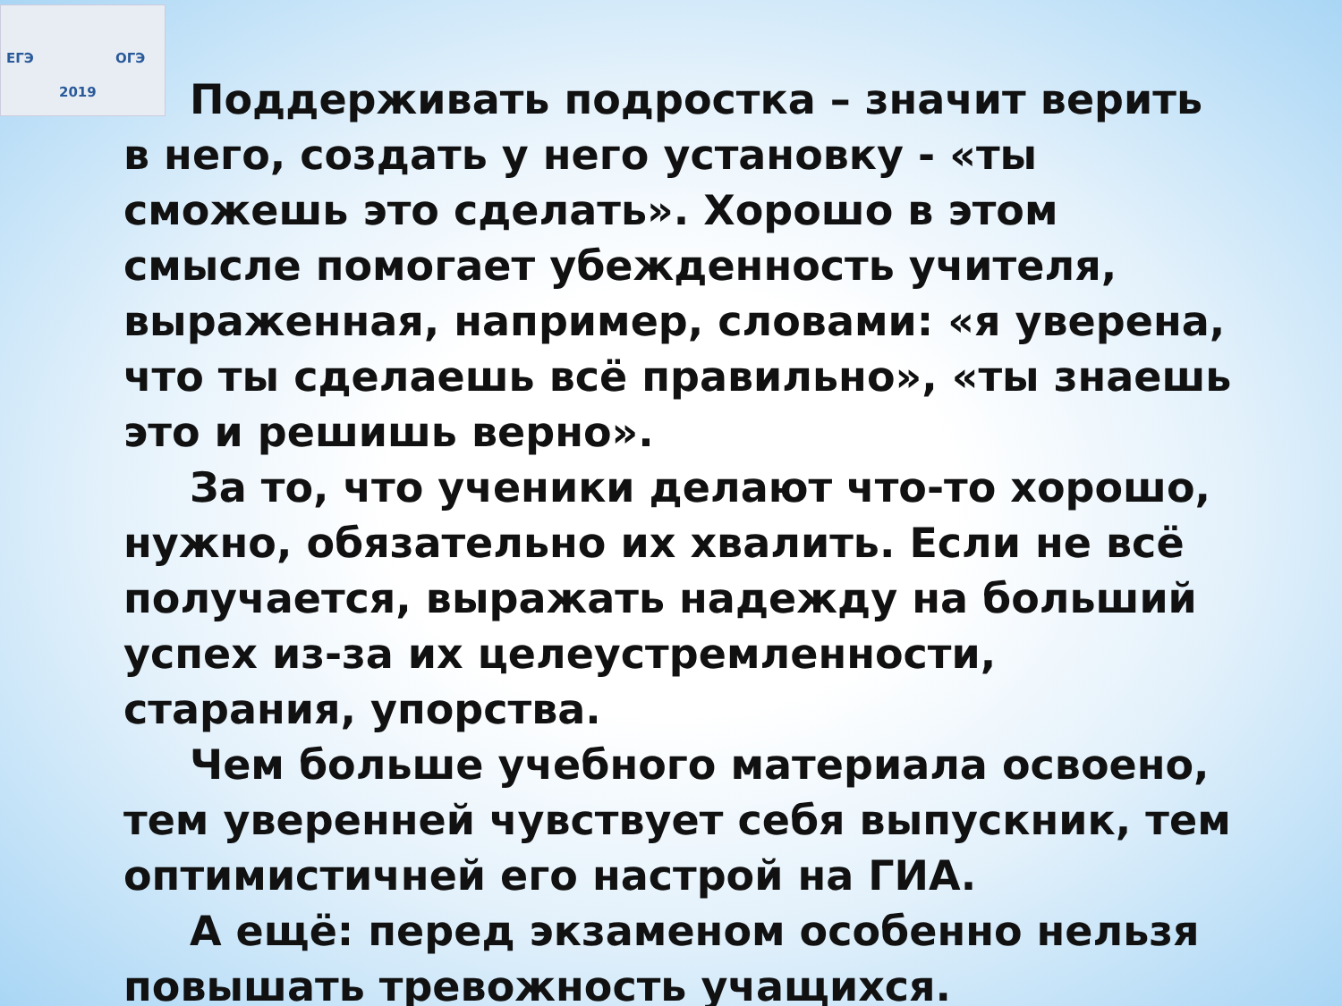ЕГЭ ОГЭ
2019
Поддерживать подростка – значит верить в него, создать у него установку - «ты сможешь это сделать». Хорошо в этом смысле помогает убежденность учителя, выраженная, например, словами: «я уверена, что ты сделаешь всё правильно», «ты знаешь это и решишь верно».
За то, что ученики делают что-то хорошо, нужно, обязательно их хвалить. Если не всё получается, выражать надежду на больший успех из-за их целеустремленности, старания, упорства.
Чем больше учебного материала освоено, тем уверенней чувствует себя выпускник, тем оптимистичней его настрой на ГИА.
А ещё: перед экзаменом особенно нельзя повышать тревожность учащихся.